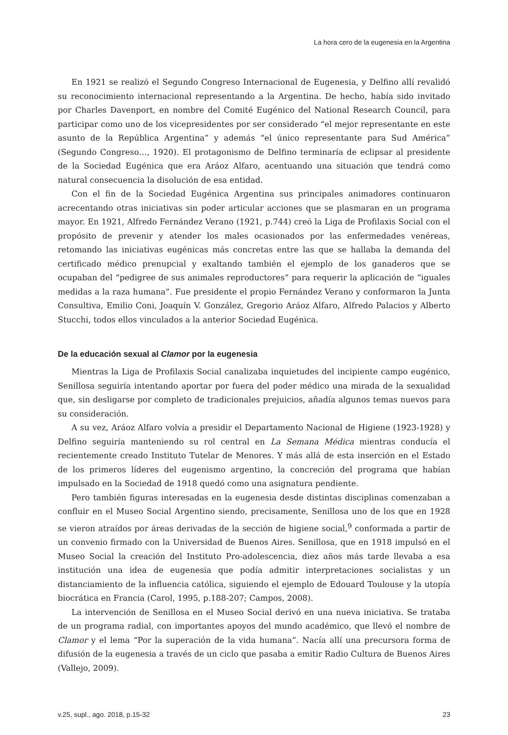La hora cero de la eugenesia en la Argentina
En 1921 se realizó el Segundo Congreso Internacional de Eugenesia, y Delfino allí revalidó su reconocimiento internacional representando a la Argentina. De hecho, había sido invitado por Charles Davenport, en nombre del Comité Eugénico del National Research Council, para participar como uno de los vicepresidentes por ser considerado “el mejor representante en este asunto de la República Argentina” y además “el único representante para Sud América” (Segundo Congreso…, 1920). El protagonismo de Delfino terminaría de eclipsar al presidente de la Sociedad Eugénica que era Aráoz Alfaro, acentuando una situación que tendrá como natural consecuencia la disolución de esa entidad.
Con el fin de la Sociedad Eugénica Argentina sus principales animadores continuaron acrecentando otras iniciativas sin poder articular acciones que se plasmaran en un programa mayor. En 1921, Alfredo Fernández Verano (1921, p.744) creó la Liga de Profilaxis Social con el propósito de prevenir y atender los males ocasionados por las enfermedades venéreas, retomando las iniciativas eugénicas más concretas entre las que se hallaba la demanda del certificado médico prenupcial y exaltando también el ejemplo de los ganaderos que se ocupaban del “pedigree de sus animales reproductores” para requerir la aplicación de “iguales medidas a la raza humana”. Fue presidente el propio Fernández Verano y conformaron la Junta Consultiva, Emilio Coni, Joaquín V. González, Gregorio Aráoz Alfaro, Alfredo Palacios y Alberto Stucchi, todos ellos vinculados a la anterior Sociedad Eugénica.
De la educación sexual al Clamor por la eugenesia
Mientras la Liga de Profilaxis Social canalizaba inquietudes del incipiente campo eugénico, Senillosa seguiría intentando aportar por fuera del poder médico una mirada de la sexualidad que, sin desligarse por completo de tradicionales prejuicios, añadía algunos temas nuevos para su consideración.
A su vez, Aráoz Alfaro volvía a presidir el Departamento Nacional de Higiene (1923-1928) y Delfino seguiría manteniendo su rol central en La Semana Médica mientras conducía el recientemente creado Instituto Tutelar de Menores. Y más allá de esta inserción en el Estado de los primeros líderes del eugenismo argentino, la concreción del programa que habían impulsado en la Sociedad de 1918 quedó como una asignatura pendiente.
Pero también figuras interesadas en la eugenesia desde distintas disciplinas comenzaban a confluir en el Museo Social Argentino siendo, precisamente, Senillosa uno de los que en 1928 se vieron atraídos por áreas derivadas de la sección de higiene social,<sup>9</sup> conformada a partir de un convenio firmado con la Universidad de Buenos Aires. Senillosa, que en 1918 impulsó en el Museo Social la creación del Instituto Pro-adolescencia, diez años más tarde llevaba a esa institución una idea de eugenesia que podía admitir interpretaciones socialistas y un distanciamiento de la influencia católica, siguiendo el ejemplo de Edouard Toulouse y la utopía biocrática en Francia (Carol, 1995, p.188-207; Campos, 2008).
La intervención de Senillosa en el Museo Social derivó en una nueva iniciativa. Se trataba de un programa radial, con importantes apoyos del mundo académico, que llevó el nombre de Clamor y el lema “Por la superación de la vida humana”. Nacía allí una precursora forma de difusión de la eugenesia a través de un ciclo que pasaba a emitir Radio Cultura de Buenos Aires (Vallejo, 2009).
v.25, supl., ago. 2018, p.15-32 23